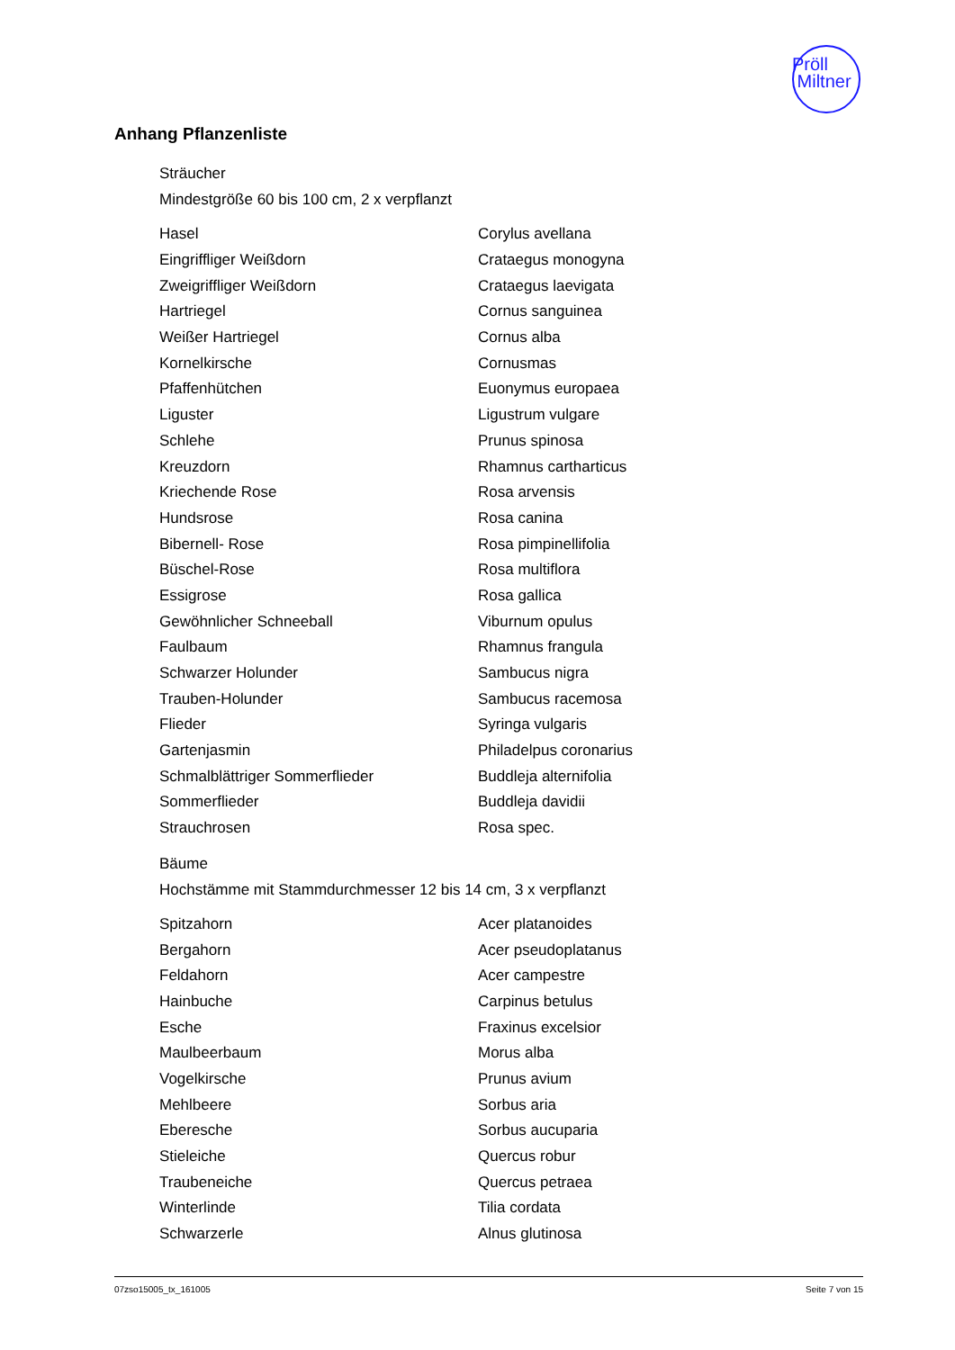Pröll
Miltner
Anhang Pflanzenliste
Sträucher
Mindestgröße 60 bis 100 cm, 2 x verpflanzt
| Hasel | Corylus avellana |
| Eingriffliger Weißdorn | Crataegus monogyna |
| Zweigriffliger Weißdorn | Crataegus laevigata |
| Hartriegel | Cornus sanguinea |
| Weißer Hartriegel | Cornus alba |
| Kornelkirsche | Cornusmas |
| Pfaffenhütchen | Euonymus europaea |
| Liguster | Ligustrum vulgare |
| Schlehe | Prunus spinosa |
| Kreuzdorn | Rhamnus cartharticus |
| Kriechende Rose | Rosa arvensis |
| Hundsrose | Rosa canina |
| Bibernell- Rose | Rosa pimpinellifolia |
| Büschel-Rose | Rosa multiflora |
| Essigrose | Rosa gallica |
| Gewöhnlicher Schneeball | Viburnum opulus |
| Faulbaum | Rhamnus frangula |
| Schwarzer Holunder | Sambucus nigra |
| Trauben-Holunder | Sambucus racemosa |
| Flieder | Syringa vulgaris |
| Gartenjasmin | Philadelpus coronarius |
| Schmalblättriger Sommerflieder | Buddleja alternifolia |
| Sommerflieder | Buddleja davidii |
| Strauchrosen | Rosa spec. |
Bäume
Hochstämme mit Stammdurchmesser 12 bis 14 cm, 3 x verpflanzt
| Spitzahorn | Acer platanoides |
| Bergahorn | Acer pseudoplatanus |
| Feldahorn | Acer campestre |
| Hainbuche | Carpinus betulus |
| Esche | Fraxinus excelsior |
| Maulbeerbaum | Morus alba |
| Vogelkirsche | Prunus avium |
| Mehlbeere | Sorbus aria |
| Eberesche | Sorbus aucuparia |
| Stieleiche | Quercus robur |
| Traubeneiche | Quercus petraea |
| Winterlinde | Tilia cordata |
| Schwarzerle | Alnus glutinosa |
07zso15005_tx_161005 Seite 7 von 15